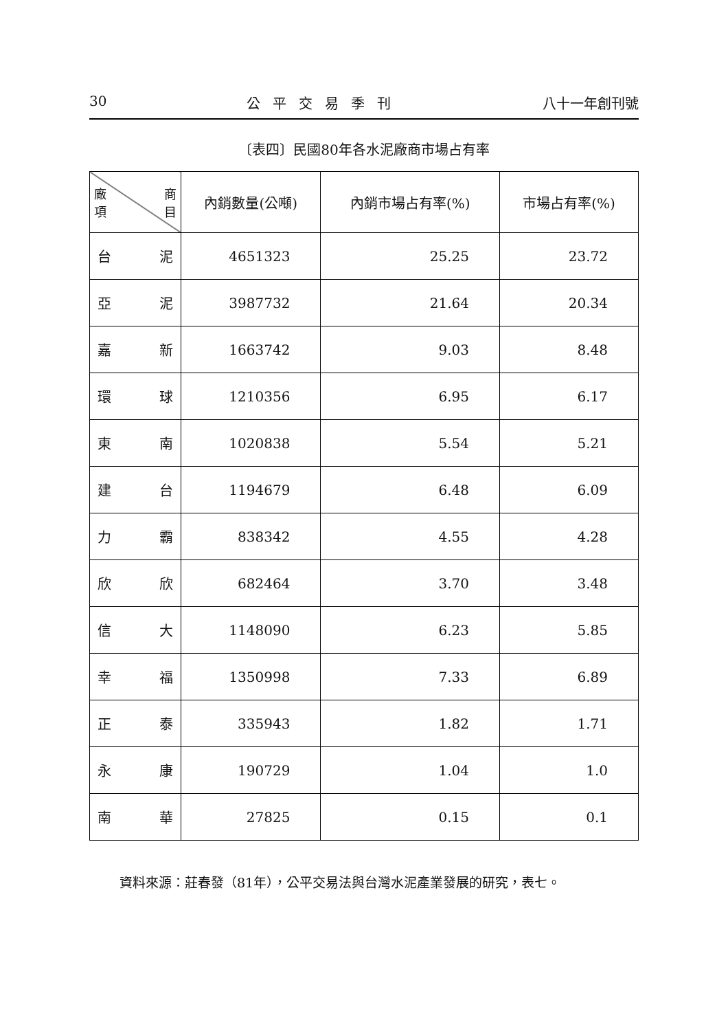30 公平交易季刊 八十一年創刊號
〔表四〕民國80年各水泥廠商市場占有率
| 廠 商 項 目 | 內銷數量(公噸) | 內銷市場占有率(%) | 市場占有率(%) |
| --- | --- | --- | --- |
| 台 泥 | 4651323 | 25.25 | 23.72 |
| 亞 泥 | 3987732 | 21.64 | 20.34 |
| 嘉 新 | 1663742 | 9.03 | 8.48 |
| 環 球 | 1210356 | 6.95 | 6.17 |
| 東 南 | 1020838 | 5.54 | 5.21 |
| 建 台 | 1194679 | 6.48 | 6.09 |
| 力 霸 | 838342 | 4.55 | 4.28 |
| 欣 欣 | 682464 | 3.70 | 3.48 |
| 信 大 | 1148090 | 6.23 | 5.85 |
| 幸 福 | 1350998 | 7.33 | 6.89 |
| 正 泰 | 335943 | 1.82 | 1.71 |
| 永 康 | 190729 | 1.04 | 1.0 |
| 南 華 | 27825 | 0.15 | 0.1 |
資料來源：莊春發（81年），公平交易法與台灣水泥產業發展的研究，表七。